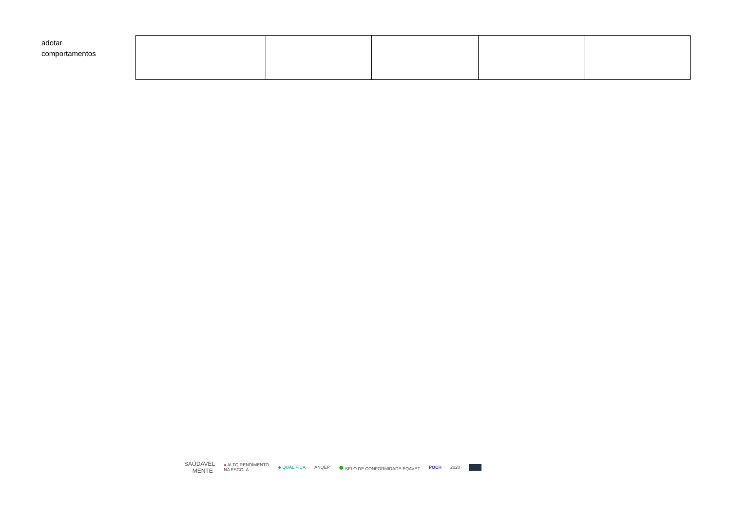adotar
comportamentos
SAÚDAVEL
MENTE ● ALTO RENDIMENTO
NA ESCOLA ◆ QUALIFICA ANQEP ● SELO DE CONFORMIDADE EQAVET POCH 2020